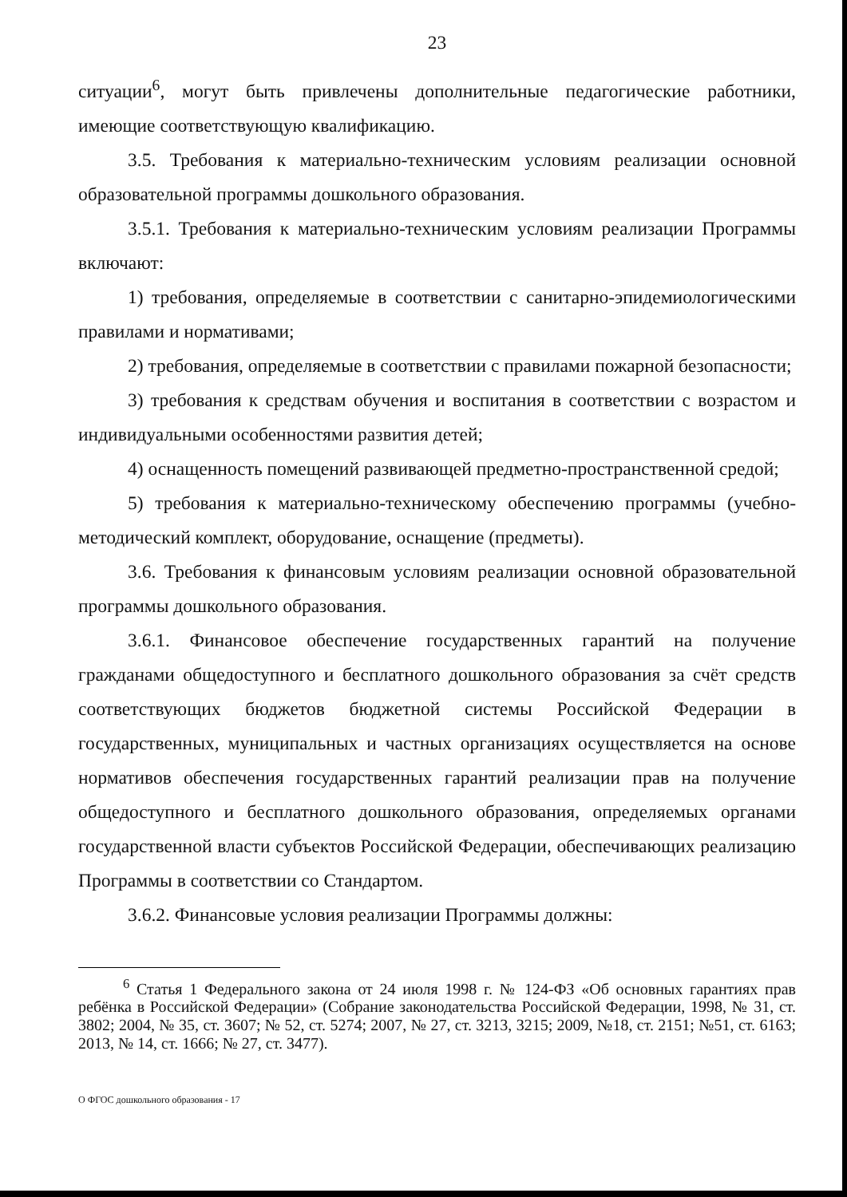23
ситуации<sup>6</sup>, могут быть привлечены дополнительные педагогические работники, имеющие соответствующую квалификацию.
3.5. Требования к материально-техническим условиям реализации основной образовательной программы дошкольного образования.
3.5.1. Требования к материально-техническим условиям реализации Программы включают:
1) требования, определяемые в соответствии с санитарно-эпидемиологическими правилами и нормативами;
2) требования, определяемые в соответствии с правилами пожарной безопасности;
3) требования к средствам обучения и воспитания в соответствии с возрастом и индивидуальными особенностями развития детей;
4) оснащенность помещений развивающей предметно-пространственной средой;
5) требования к материально-техническому обеспечению программы (учебно-методический комплект, оборудование, оснащение (предметы).
3.6. Требования к финансовым условиям реализации основной образовательной программы дошкольного образования.
3.6.1. Финансовое обеспечение государственных гарантий на получение гражданами общедоступного и бесплатного дошкольного образования за счёт средств соответствующих бюджетов бюджетной системы Российской Федерации в государственных, муниципальных и частных организациях осуществляется на основе нормативов обеспечения государственных гарантий реализации прав на получение общедоступного и бесплатного дошкольного образования, определяемых органами государственной власти субъектов Российской Федерации, обеспечивающих реализацию Программы в соответствии со Стандартом.
3.6.2. Финансовые условия реализации Программы должны:
<sup>6</sup> Статья 1 Федерального закона от 24 июля 1998 г. № 124-ФЗ «Об основных гарантиях прав ребёнка в Российской Федерации» (Собрание законодательства Российской Федерации, 1998, № 31, ст. 3802; 2004, № 35, ст. 3607; № 52, ст. 5274; 2007, № 27, ст. 3213, 3215; 2009, №18, ст. 2151; №51, ст. 6163; 2013, № 14, ст. 1666; № 27, ст. 3477).
О ФГОС дошкольного образования - 17